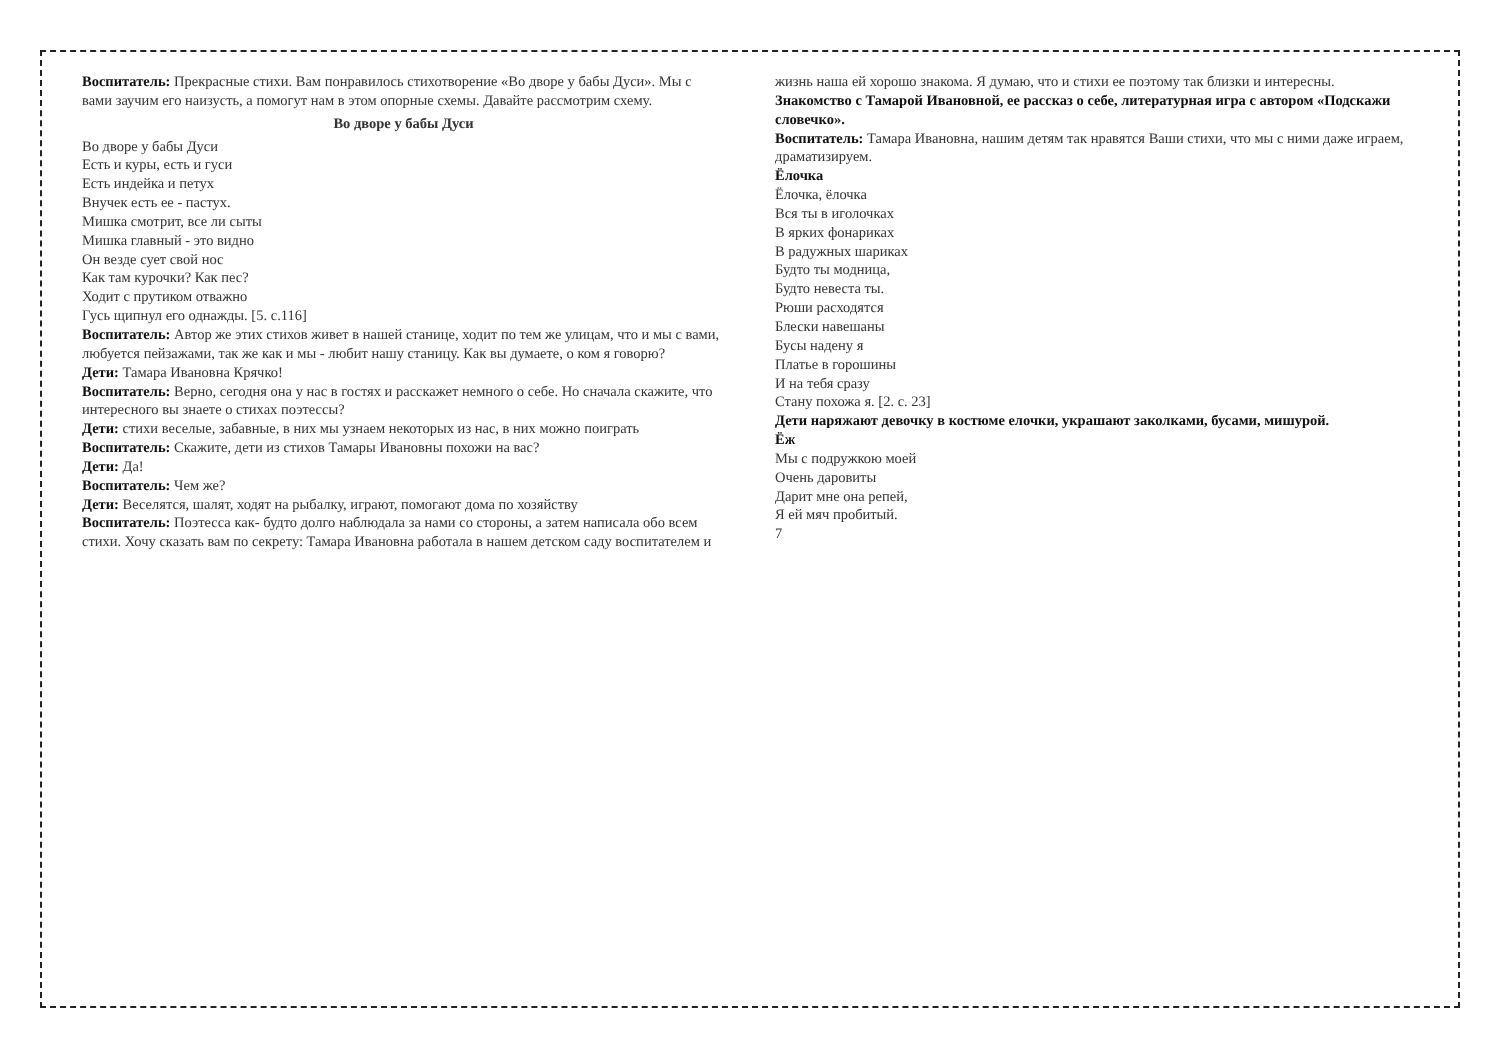Воспитатель: Прекрасные стихи. Вам понравилось стихотворение «Во дворе у бабы Дуси». Мы с вами заучим его наизусть, а помогут нам в этом опорные схемы. Давайте рассмотрим схему.
Во дворе у бабы Дуси
Во дворе у бабы Дуси
Есть и куры, есть и гуси
Есть индейка и петух
Внучек есть ее - пастух.
Мишка смотрит, все ли сыты
Мишка главный - это видно
Он везде сует свой нос
Как там курочки? Как пес?
Ходит с прутиком отважно
Гусь щипнул его однажды. [5. с.116]
Воспитатель: Автор же этих стихов живет в нашей станице, ходит по тем же улицам, что и мы с вами, любуется пейзажами, так же как и мы - любит нашу станицу. Как вы думаете, о ком я говорю?
Дети: Тамара Ивановна Крячко!
Воспитатель: Верно, сегодня она у нас в гостях и расскажет немного о себе. Но сначала скажите, что интересного вы знаете о стихах поэтессы?
Дети: стихи веселые, забавные, в них мы узнаем некоторых из нас, в них можно поиграть
Воспитатель: Скажите, дети из стихов Тамары Ивановны похожи на вас?
Дети: Да!
Воспитатель: Чем же?
Дети: Веселятся, шалят, ходят на рыбалку, играют, помогают дома по хозяйству
Воспитатель: Поэтесса как- будто долго наблюдала за нами со стороны, а затем написала обо всем стихи. Хочу сказать вам по секрету: Тамара Ивановна работала в нашем детском саду воспитателем и жизнь наша ей хорошо знакома. Я думаю, что и стихи ее поэтому так близки и интересны.
Знакомство с Тамарой Ивановной, ее рассказ о себе, литературная игра с автором «Подскажи словечко».
Воспитатель: Тамара Ивановна, нашим детям так нравятся Ваши стихи, что мы с ними даже играем, драматизируем.
Ёлочка
Ёлочка, ёлочка
Вся ты в иголочках
В ярких фонариках
В радужных шариках
Будто ты модница,
Будто невеста ты.
Рюши расходятся
Блески навешаны
Бусы надену я
Платье в горошины
И на тебя сразу
Стану похожа я. [2. с. 23]
Дети наряжают девочку в костюме елочки, украшают заколками, бусами, мишурой.
Ёж
Мы с подружкою моей
Очень даровиты
Дарит мне она репей,
Я ей мяч пробитый.
7